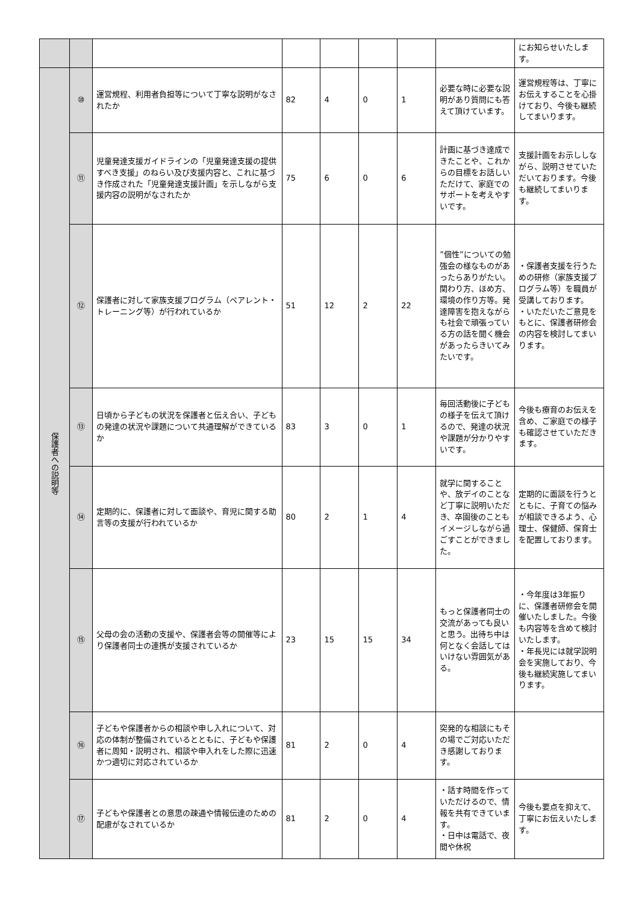| | | | | | | | | にお知らせいたします。 |
| 保護者への説明等 | ⑩ | 運営規程、利用者負担等について丁寧な説明がなされたか | 82 | 4 | 0 | 1 | 必要な時に必要な説明があり質問にも答えて頂けています。 | 運営規程等は、丁寧にお伝えすることを心掛けており、今後も継続してまいります。 |
| | ⑪ | 児童発達支援ガイドラインの「児童発達支援の提供すべき支援」のねらい及び支援内容と、これに基づき作成された「児童発達支援計画」を示しながら支援内容の説明がなされたか | 75 | 6 | 0 | 6 | 計画に基づき達成できたことや、これからの目標をお話しいただけて、家庭でのサポートを考えやすいです。 | 支援計画をお示ししながら、説明させていただいております。今後も継続してまいります。 |
| | ⑫ | 保護者に対して家族支援プログラム（ペアレント・トレーニング等）が行われているか | 51 | 12 | 2 | 22 | ”個性”についての勉強会の様なものがあったらありがたい。関わり方、ほめ方、環境の作り方等。発達障害を抱えながらも社会で頑張っている方の話を聞く機会があったらきいてみたいです。 | ・保護者支援を行うための研修（家族支援プログラム等）を職員が受講しております。 ・いただいたご意見をもとに、保護者研修会の内容を検討してまいります。 |
| | ⑬ | 日頃から子どもの状況を保護者と伝え合い、子どもの発達の状況や課題について共通理解ができているか | 83 | 3 | 0 | 1 | 毎回活動後に子どもの様子を伝えて頂けるので、発達の状況や課題が分かりやすいです。 | 今後も療育のお伝えを含め、ご家庭での様子も確認させていただきます。 |
| | ⑭ | 定期的に、保護者に対して面談や、育児に関する助言等の支援が行われているか | 80 | 2 | 1 | 4 | 就学に関することや、放デイのことなど丁寧に説明いただき、卒園後のこともイメージしながら過ごすことができました。 | 定期的に面談を行うとともに、子育ての悩みが相談できるよう、心理士、保健師、保育士を配置しております。 |
| | ⑮ | 父母の会の活動の支援や、保護者会等の開催等により保護者同士の連携が支援されているか | 23 | 15 | 15 | 34 | もっと保護者同士の交流があっても良いと思う。出待ち中は何となく会話してはいけない雰囲気がある。 | ・今年度は3年振りに、保護者研修会を開催いたしました。今後も内容等を含めて検討いたします。 ・年長児には就学説明会を実施しており、今後も継続実施してまいります。 |
| | ⑯ | 子どもや保護者からの相談や申し入れについて、対応の体制が整備されているとともに、子どもや保護者に周知・説明され、相談や申入れをした際に迅速かつ適切に対応されているか | 81 | 2 | 0 | 4 | 突発的な相談にもその場でご対応いただき感謝しております。 | |
| | ⑰ | 子どもや保護者との意思の疎通や情報伝達のための配慮がなされているか | 81 | 2 | 0 | 4 | ・話す時間を作っていただけるので、情報を共有できています。 ・日中は電話で、夜間や休祝 | 今後も要点を抑えて、丁寧にお伝えいたします。 |